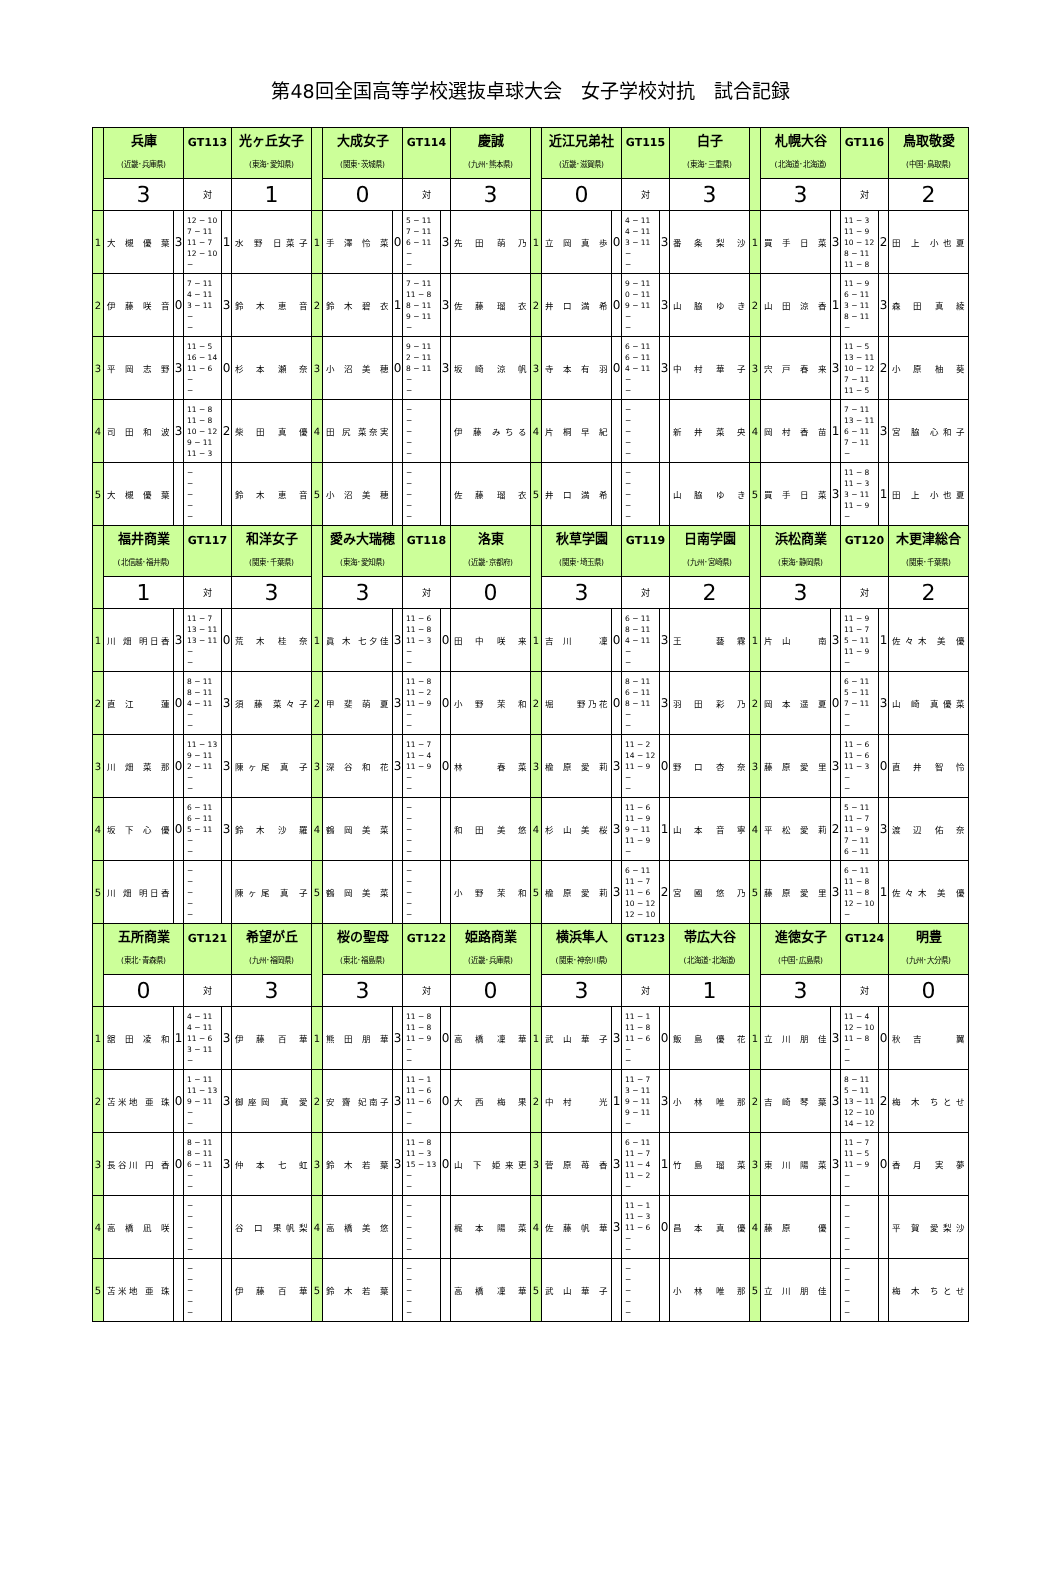第48回全国高等学校選抜卓球大会　女子学校対抗　試合記録
| | 兵庫 (近畿･兵庫県) | | GT113 | | 光ヶ丘女子 (東海･愛知県) | | 大成女子 (関東･茨城県) | | GT114 | | 慶誠 (九州･熊本県) | | 近江兄弟社 (近畿･滋賀県) | | GT115 | | 白子 (東海･三重県) | | 札幌大谷 (北海道･北海道) | | GT116 | | 鳥取敬愛 (中国･鳥取県) |
| | 3 | | 対 | | 1 | | 0 | | 対 | | 3 | | 0 | | 対 | | 3 | | 3 | | 対 | | 2 |
| 1 | 大 槻 優 葉 | 3 | 12 − 10 7 − 11 11 − 7 12 − 10 − | 1 | 水 野 日菜子 | 1 | 手 澤 怜 菜 | 0 | 5 − 11 7 − 11 6 − 11 − − | 3 | 先 田 萌 乃 | 1 | 立 岡 真 歩 | 0 | 4 − 11 4 − 11 3 − 11 − − | 3 | 番 条 梨 沙 | 1 | 買 手 日 菜 | 3 | 11 − 3 11 − 9 10 − 12 8 − 11 11 − 8 | 2 | 田 上 小也夏 |
| 2 | 伊 藤 咲 音 | 0 | 7 − 11 4 − 11 3 − 11 − − | 3 | 鈴 木 恵 音 | 2 | 鈴 木 碧 衣 | 1 | 7 − 11 11 − 8 8 − 11 9 − 11 − | 3 | 佐 藤 瑠 衣 | 2 | 井 口 満 希 | 0 | 9 − 11 0 − 11 9 − 11 − − | 3 | 山 脇 ゆ き | 2 | 山 田 涼 香 | 1 | 11 − 9 6 − 11 3 − 11 8 − 11 − | 3 | 森 田 真 綾 |
| 3 | 平 岡 志 野 | 3 | 11 − 5 16 − 14 11 − 6 − − | 0 | 杉 本 瀬 奈 | 3 | 小 沼 美 穂 | 0 | 9 − 11 2 − 11 8 − 11 − − | 3 | 坂 崎 涼 帆 | 3 | 寺 本 有 羽 | 0 | 6 − 11 6 − 11 4 − 11 − − | 3 | 中 村 華 子 | 3 | 宍 戸 春 来 | 3 | 11 − 5 13 − 11 10 − 12 7 − 11 11 − 5 | 2 | 小 原 柚 葵 |
| 4 | 司 田 和 波 | 3 | 11 − 8 11 − 8 10 − 12 9 − 11 11 − 3 | 2 | 柴 田 真 優 | 4 | 田 尻 菜奈実 | | − − − − − | | 伊 藤 みちる | 4 | 片 桐 早 紀 | | − − − − − | | 新 井 菜 央 | 4 | 岡 村 香 苗 | 1 | 7 − 11 13 − 11 6 − 11 7 − 11 − | 3 | 宮 脇 心和子 |
| 5 | 大 槻 優 葉 | | − − − − − | | 鈴 木 恵 音 | 5 | 小 沼 美 穂 | | − − − − − | | 佐 藤 瑠 衣 | 5 | 井 口 満 希 | | − − − − − | | 山 脇 ゆ き | 5 | 買 手 日 菜 | 3 | 11 − 8 11 − 3 3 − 11 11 − 9 − | 1 | 田 上 小也夏 |
| | 福井商業 (北信越･福井県) | | GT117 | | 和洋女子 (関東･千葉県) | | 愛み大瑞穂 (東海･愛知県) | | GT118 | | 洛東 (近畿･京都府) | | 秋草学園 (関東･埼玉県) | | GT119 | | 日南学園 (九州･宮崎県) | | 浜松商業 (東海･静岡県) | | GT120 | | 木更津総合 (関東･千葉県) |
| | 1 | | 対 | | 3 | | 3 | | 対 | | 0 | | 3 | | 対 | | 2 | | 3 | | 対 | | 2 |
| 1 | 川 畑 明日香 | 3 | 11 − 7 13 − 11 13 − 11 − − | 0 | 荒 木 桂 奈 | 1 | 眞 木 七夕佳 | 3 | 11 − 6 11 − 8 11 − 3 − − | 0 | 田 中 咲 来 | 1 | 吉 川 凜 | 0 | 6 − 11 8 − 11 4 − 11 − − | 3 | 王 藝 霖 | 1 | 片 山 南 | 3 | 11 − 9 11 − 7 5 − 11 11 − 9 − | 1 | 佐々木 美 優 |
| 2 | 直 江 蓮 | 0 | 8 − 11 8 − 11 4 − 11 − − | 3 | 須 藤 菜々子 | 2 | 甲 斐 萌 夏 | 3 | 11 − 8 11 − 2 11 − 9 − − | 0 | 小 野 茉 和 | 2 | 堀 野乃花 | 0 | 8 − 11 6 − 11 8 − 11 − − | 3 | 羽 田 彩 乃 | 2 | 岡 本 遥 夏 | 0 | 6 − 11 5 − 11 7 − 11 − − | 3 | 山 崎 真優菜 |
| 3 | 川 畑 菜 那 | 0 | 11 − 13 9 − 11 2 − 11 − − | 3 | 陳ヶ尾 真 子 | 3 | 深 谷 和 花 | 3 | 11 − 7 11 − 4 11 − 9 − − | 0 | 林 春 菜 | 3 | 楡 原 愛 莉 | 3 | 11 − 2 14 − 12 11 − 9 − − | 0 | 野 口 杏 奈 | 3 | 藤 原 愛 里 | 3 | 11 − 6 11 − 6 11 − 3 − − | 0 | 直 井 智 怜 |
| 4 | 坂 下 心 優 | 0 | 6 − 11 6 − 11 5 − 11 − − | 3 | 鈴 木 沙 羅 | 4 | 鶴 岡 美 菜 | | − − − − − | | 和 田 美 悠 | 4 | 杉 山 美 桜 | 3 | 11 − 6 11 − 9 9 − 11 11 − 9 − | 1 | 山 本 音 寧 | 4 | 平 松 愛 莉 | 2 | 5 − 11 11 − 7 11 − 9 7 − 11 6 − 11 | 3 | 渡 辺 佑 奈 |
| 5 | 川 畑 明日香 | | − − − − − | | 陳ヶ尾 真 子 | 5 | 鶴 岡 美 菜 | | − − − − − | | 小 野 茉 和 | 5 | 楡 原 愛 莉 | 3 | 6 − 11 11 − 7 11 − 6 10 − 12 12 − 10 | 2 | 宮 國 悠 乃 | 5 | 藤 原 愛 里 | 3 | 6 − 11 11 − 8 11 − 8 12 − 10 − | 1 | 佐々木 美 優 |
| | 五所商業 (東北･青森県) | | GT121 | | 希望が丘 (九州･福岡県) | | 桜の聖母 (東北･福島県) | | GT122 | | 姫路商業 (近畿･兵庫県) | | 横浜隼人 (関東･神奈川県) | | GT123 | | 帯広大谷 (北海道･北海道) | | 進徳女子 (中国･広島県) | | GT124 | | 明豊 (九州･大分県) |
| | 0 | | 対 | | 3 | | 3 | | 対 | | 0 | | 3 | | 対 | | 1 | | 3 | | 対 | | 0 |
| 1 | 舘 田 凌 和 | 1 | 4 − 11 4 − 11 11 − 6 3 − 11 − | 3 | 伊 藤 百 華 | 1 | 熊 田 朋 華 | 3 | 11 − 8 11 − 8 11 − 9 − − | 0 | 高 橋 凜 華 | 1 | 武 山 華 子 | 3 | 11 − 1 11 − 8 11 − 6 − − | 0 | 飯 島 優 花 | 1 | 立 川 朋 佳 | 3 | 11 − 4 12 − 10 11 − 8 − − | 0 | 秋 吉 翼 |
| 2 | 苫米地 亜 珠 | 0 | 1 − 11 11 − 13 9 − 11 − − | 3 | 御座岡 真 愛 | 2 | 安 齋 妃南子 | 3 | 11 − 1 11 − 6 11 − 6 − − | 0 | 大 西 梅 果 | 2 | 中 村 光 | 1 | 11 − 7 3 − 11 9 − 11 9 − 11 − | 3 | 小 林 唯 那 | 2 | 吉 崎 琴 葉 | 3 | 8 − 11 5 − 11 13 − 11 12 − 10 14 − 12 | 2 | 梅 木 ちとせ |
| 3 | 長谷川 円 香 | 0 | 8 − 11 8 − 11 6 − 11 − − | 3 | 仲 本 七 虹 | 3 | 鈴 木 若 葉 | 3 | 11 − 8 11 − 3 15 − 13 − − | 0 | 山 下 姫来更 | 3 | 菅 原 苺 香 | 3 | 6 − 11 11 − 7 11 − 4 11 − 2 − | 1 | 竹 島 瑠 菜 | 3 | 東 川 陽 菜 | 3 | 11 − 7 11 − 5 11 − 9 − − | 0 | 香 月 実 夢 |
| 4 | 高 橋 凪 咲 | | − − − − − | | 谷 口 果帆梨 | 4 | 高 橋 美 悠 | | − − − − − | | 梶 本 陽 菜 | 4 | 佐 藤 帆 華 | 3 | 11 − 1 11 − 3 11 − 6 − − | 0 | 昌 本 真 優 | 4 | 藤 原 優 | | − − − − − | | 平 賀 愛梨沙 |
| 5 | 苫米地 亜 珠 | | − − − − − | | 伊 藤 百 華 | 5 | 鈴 木 若 葉 | | − − − − − | | 高 橋 凜 華 | 5 | 武 山 華 子 | | − − − − − | | 小 林 唯 那 | 5 | 立 川 朋 佳 | | − − − − − | | 梅 木 ちとせ |